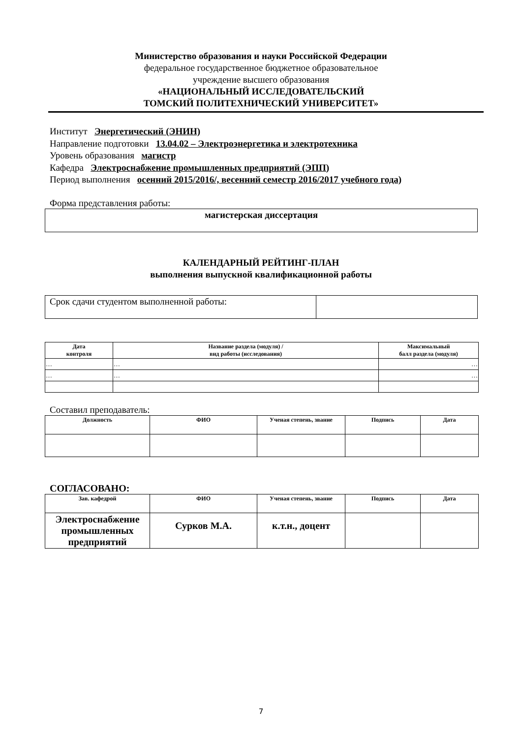Министерство образования и науки Российской Федерации
федеральное государственное бюджетное образовательное
учреждение высшего образования
«НАЦИОНАЛЬНЫЙ ИССЛЕДОВАТЕЛЬСКИЙ
ТОМСКИЙ ПОЛИТЕХНИЧЕСКИЙ УНИВЕРСИТЕТ»
Институт Энергетический (ЭНИН)
Направление подготовки 13.04.02 – Электроэнергетика и электротехника
Уровень образования магистр
Кафедра Электроснабжение промышленных предприятий (ЭПП)
Период выполнения осенний 2015/2016/, весенний семестр 2016/2017 учебного года)
Форма представления работы:
| магистерская диссертация |
КАЛЕНДАРНЫЙ РЕЙТИНГ-ПЛАН
выполнения выпускной квалификационной работы
| Срок сдачи студентом выполненной работы: | |
| Дата контроля | Название раздела (модуля) / вид работы (исследования) | Максимальный балл раздела (модуля) |
| --- | --- | --- |
| … | … | … |
| … | … | … |
Составил преподаватель:
| Должность | ФИО | Ученая степень, звание | Подпись | Дата |
| --- | --- | --- | --- | --- |
СОГЛАСОВАНО:
| Зав. кафедрой | ФИО | Ученая степень, звание | Подпись | Дата |
| --- | --- | --- | --- | --- |
| Электроснабжение промышленных предприятий | Сурков М.А. | к.т.н., доцент | | |
7